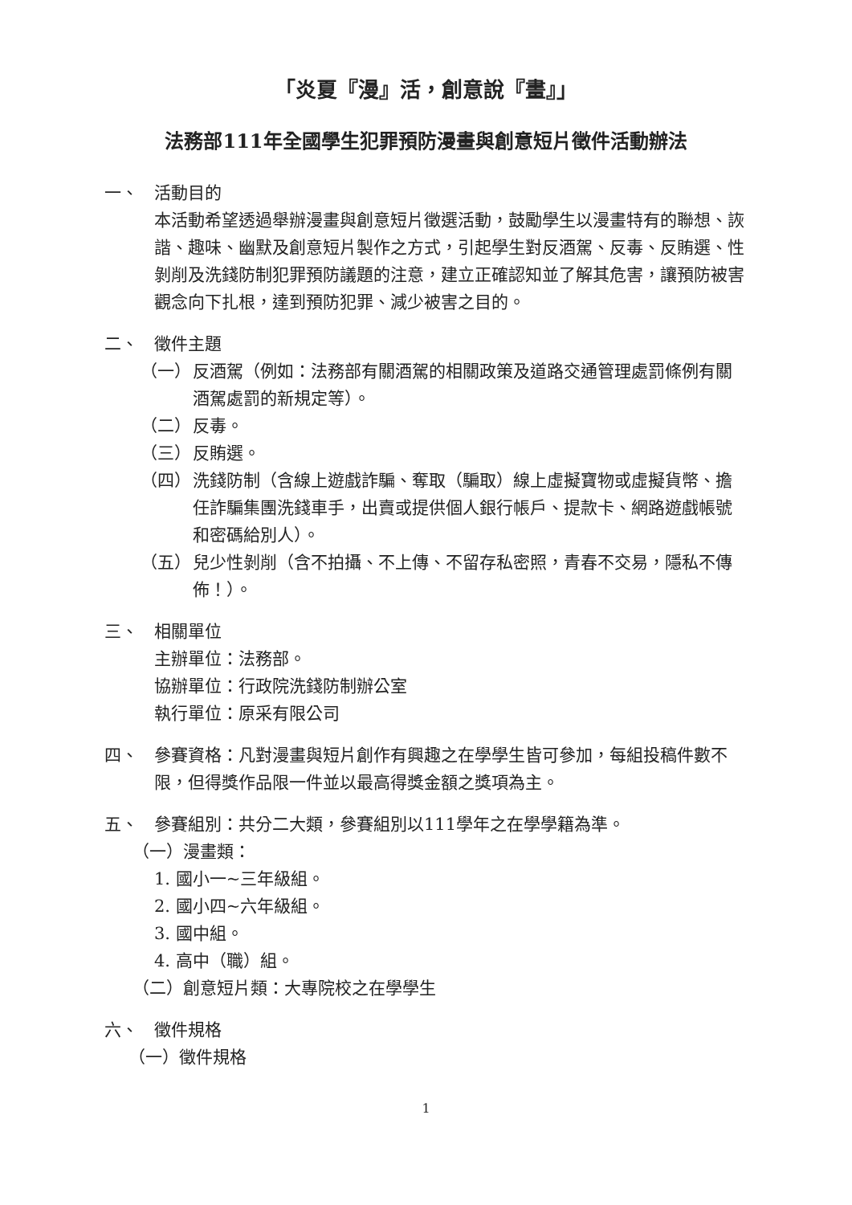「炎夏『漫』活，創意說『畫』」
法務部111年全國學生犯罪預防漫畫與創意短片徵件活動辦法
一、 活動目的
本活動希望透過舉辦漫畫與創意短片徵選活動，鼓勵學生以漫畫特有的聯想、詼諧、趣味、幽默及創意短片製作之方式，引起學生對反酒駕、反毒、反賄選、性剝削及洗錢防制犯罪預防議題的注意，建立正確認知並了解其危害，讓預防被害觀念向下扎根，達到預防犯罪、減少被害之目的。
二、 徵件主題
（一） 反酒駕（例如：法務部有關酒駕的相關政策及道路交通管理處罰條例有關酒駕處罰的新規定等）。
（二） 反毒。
（三） 反賄選。
（四） 洗錢防制（含線上遊戲詐騙、奪取（騙取）線上虛擬寶物或虛擬貨幣、擔任詐騙集團洗錢車手，出賣或提供個人銀行帳戶、提款卡、網路遊戲帳號和密碼給別人）。
（五） 兒少性剝削（含不拍攝、不上傳、不留存私密照，青春不交易，隱私不傳佈！）。
三、 相關單位
主辦單位：法務部。
協辦單位：行政院洗錢防制辦公室
執行單位：原采有限公司
四、 參賽資格：凡對漫畫與短片創作有興趣之在學學生皆可參加，每組投稿件數不限，但得獎作品限一件並以最高得獎金額之獎項為主。
五、 參賽組別：共分二大類，參賽組別以111學年之在學學籍為準。
（一）漫畫類：
1. 國小一~三年級組。
2. 國小四~六年級組。
3. 國中組。
4. 高中（職）組。
（二）創意短片類：大專院校之在學學生
六、 徵件規格
（一）徵件規格
1